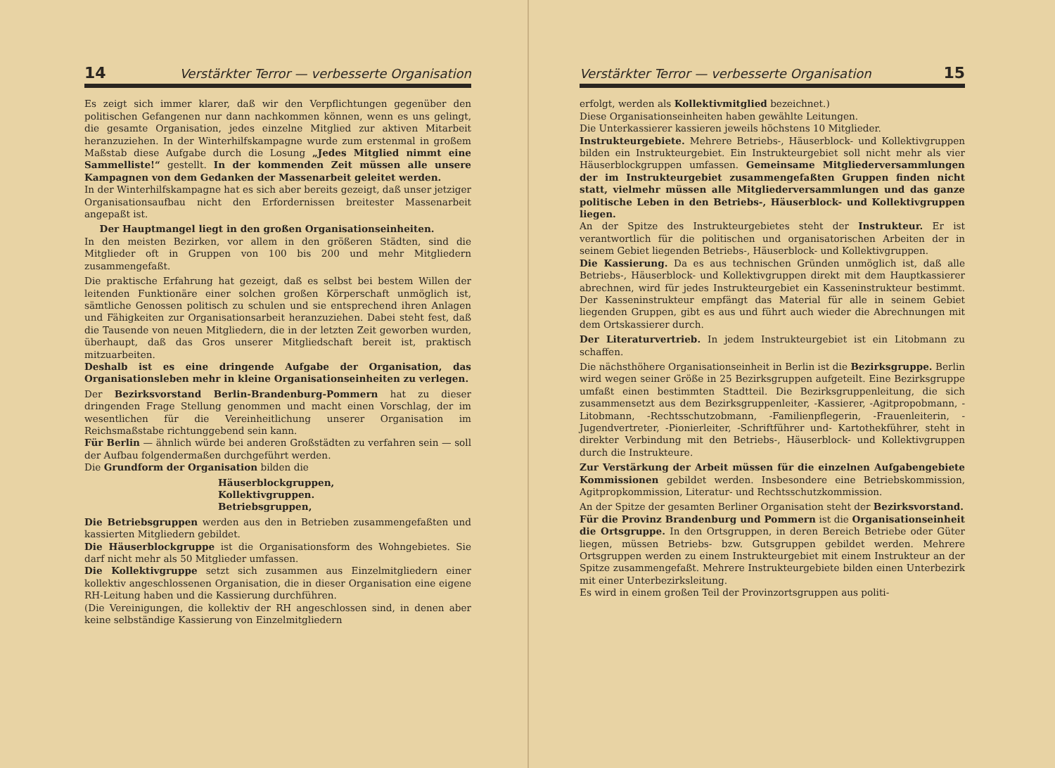14 Verstärkter Terror — verbesserte Organisation
Es zeigt sich immer klarer, daß wir den Verpflichtungen gegenüber den politischen Gefangenen nur dann nachkommen können, wenn es uns gelingt, die gesamte Organisation, jedes einzelne Mitglied zur aktiven Mitarbeit heranzuziehen. In der Winterhilfskampagne wurde zum erstenmal in großem Maßstab diese Aufgabe durch die Losung „Jedes Mitglied nimmt eine Sammelliste!“ gestellt. In der kommenden Zeit müssen alle unsere Kampagnen von dem Gedanken der Massenarbeit geleitet werden.
In der Winterhilfskampagne hat es sich aber bereits gezeigt, daß unser jetziger Organisationsaufbau nicht den Erfordernissen breitester Massenarbeit angepaßt ist.
Der Hauptmangel liegt in den großen Organisationseinheiten.
In den meisten Bezirken, vor allem in den größeren Städten, sind die Mitglieder oft in Gruppen von 100 bis 200 und mehr Mitgliedern zusammengefaßt.
Die praktische Erfahrung hat gezeigt, daß es selbst bei bestem Willen der leitenden Funktionäre einer solchen großen Körperschaft unmöglich ist, sämtliche Genossen politisch zu schulen und sie entsprechend ihren Anlagen und Fähigkeiten zur Organisationsarbeit heranzuziehen. Dabei steht fest, daß die Tausende von neuen Mitgliedern, die in der letzten Zeit geworben wurden, überhaupt, daß das Gros unserer Mitgliedschaft bereit ist, praktisch mitzuarbeiten.
Deshalb ist es eine dringende Aufgabe der Organisation, das Organisationsleben mehr in kleine Organisationseinheiten zu verlegen.
Der Bezirksvorstand Berlin-Brandenburg-Pommern hat zu dieser dringenden Frage Stellung genommen und macht einen Vorschlag, der im wesentlichen für die Vereinheitlichung unserer Organisation im Reichsmaßstabe richtunggebend sein kann.
Für Berlin — ähnlich würde bei anderen Großstädten zu verfahren sein — soll der Aufbau folgendermaßen durchgeführt werden.
Die Grundform der Organisation bilden die
Häuserblockgruppen,
Kollektivgruppen.
Betriebsgruppen,
Die Betriebsgruppen werden aus den in Betrieben zusammengefaßten und kassierten Mitgliedern gebildet.
Die Häuserblockgruppe ist die Organisationsform des Wohngebietes. Sie darf nicht mehr als 50 Mitglieder umfassen.
Die Kollektivgruppe setzt sich zusammen aus Einzelmitgliedern einer kollektiv angeschlossenen Organisation, die in dieser Organisation eine eigene RH-Leitung haben und die Kassierung durchführen.
(Die Vereinigungen, die kollektiv der RH angeschlossen sind, in denen aber keine selbständige Kassierung von Einzelmitgliedern
Verstärkter Terror — verbesserte Organisation 15
erfolgt, werden als Kollektivmitglied bezeichnet.)
Diese Organisationseinheiten haben gewählte Leitungen.
Die Unterkassierer kassieren jeweils höchstens 10 Mitglieder.
Instrukteurgebiete. Mehrere Betriebs-, Häuserblock- und Kollektivgruppen bilden ein Instrukteurgebiet. Ein Instrukteurgebiet soll nicht mehr als vier Häuserblockgruppen umfassen. Gemeinsame Mitgliederversammlungen der im Instrukteurgebiet zusammengefaßten Gruppen finden nicht statt, vielmehr müssen alle Mitgliederversammlungen und das ganze politische Leben in den Betriebs-, Häuserblock- und Kollektivgruppen liegen.
An der Spitze des Instrukteurgebietes steht der Instrukteur. Er ist verantwortlich für die politischen und organisatorischen Arbeiten der in seinem Gebiet liegenden Betriebs-, Häuserblock- und Kollektivgruppen.
Die Kassierung. Da es aus technischen Gründen unmöglich ist, daß alle Betriebs-, Häuserblock- und Kollektivgruppen direkt mit dem Hauptkassierer abrechnen, wird für jedes Instrukteurgebiet ein Kasseninstrukteur bestimmt. Der Kasseninstrukteur empfängt das Material für alle in seinem Gebiet liegenden Gruppen, gibt es aus und führt auch wieder die Abrechnungen mit dem Ortskassierer durch.
Der Literaturvertrieb. In jedem Instrukteurgebiet ist ein Litobmann zu schaffen.
Die nächsthöhere Organisationseinheit in Berlin ist die Bezirksgruppe. Berlin wird wegen seiner Größe in 25 Bezirksgruppen aufgeteilt. Eine Bezirksgruppe umfaßt einen bestimmten Stadtteil. Die Bezirksgruppenleitung, die sich zusammensetzt aus dem Bezirksgruppenleiter, -Kassierer, -Agitpropobmann, -Litobmann, -Rechtsschutzobmann, -Familienpflegerin, -Frauenleiterin, -Jugendvertreter, -Pionierleiter, -Schriftführer und- Kartothekführer, steht in direkter Verbindung mit den Betriebs-, Häuserblock- und Kollektivgruppen durch die Instrukteure.
Zur Verstärkung der Arbeit müssen für die einzelnen Aufgabengebiete Kommissionen gebildet werden. Insbesondere eine Betriebskommission, Agitpropkommission, Literatur- und Rechtsschutzkommission.
An der Spitze der gesamten Berliner Organisation steht der Bezirksvorstand.
Für die Provinz Brandenburg und Pommern ist die Organisationseinheit die Ortsgruppe. In den Ortsgruppen, in deren Bereich Betriebe oder Güter liegen, müssen Betriebs- bzw. Gutsgruppen gebildet werden. Mehrere Ortsgruppen werden zu einem Instrukteurgebiet mit einem Instrukteur an der Spitze zusammengefaßt. Mehrere Instrukteurgebiete bilden einen Unterbezirk mit einer Unterbezirksleitung.
Es wird in einem großen Teil der Provinzortsgruppen aus politi-